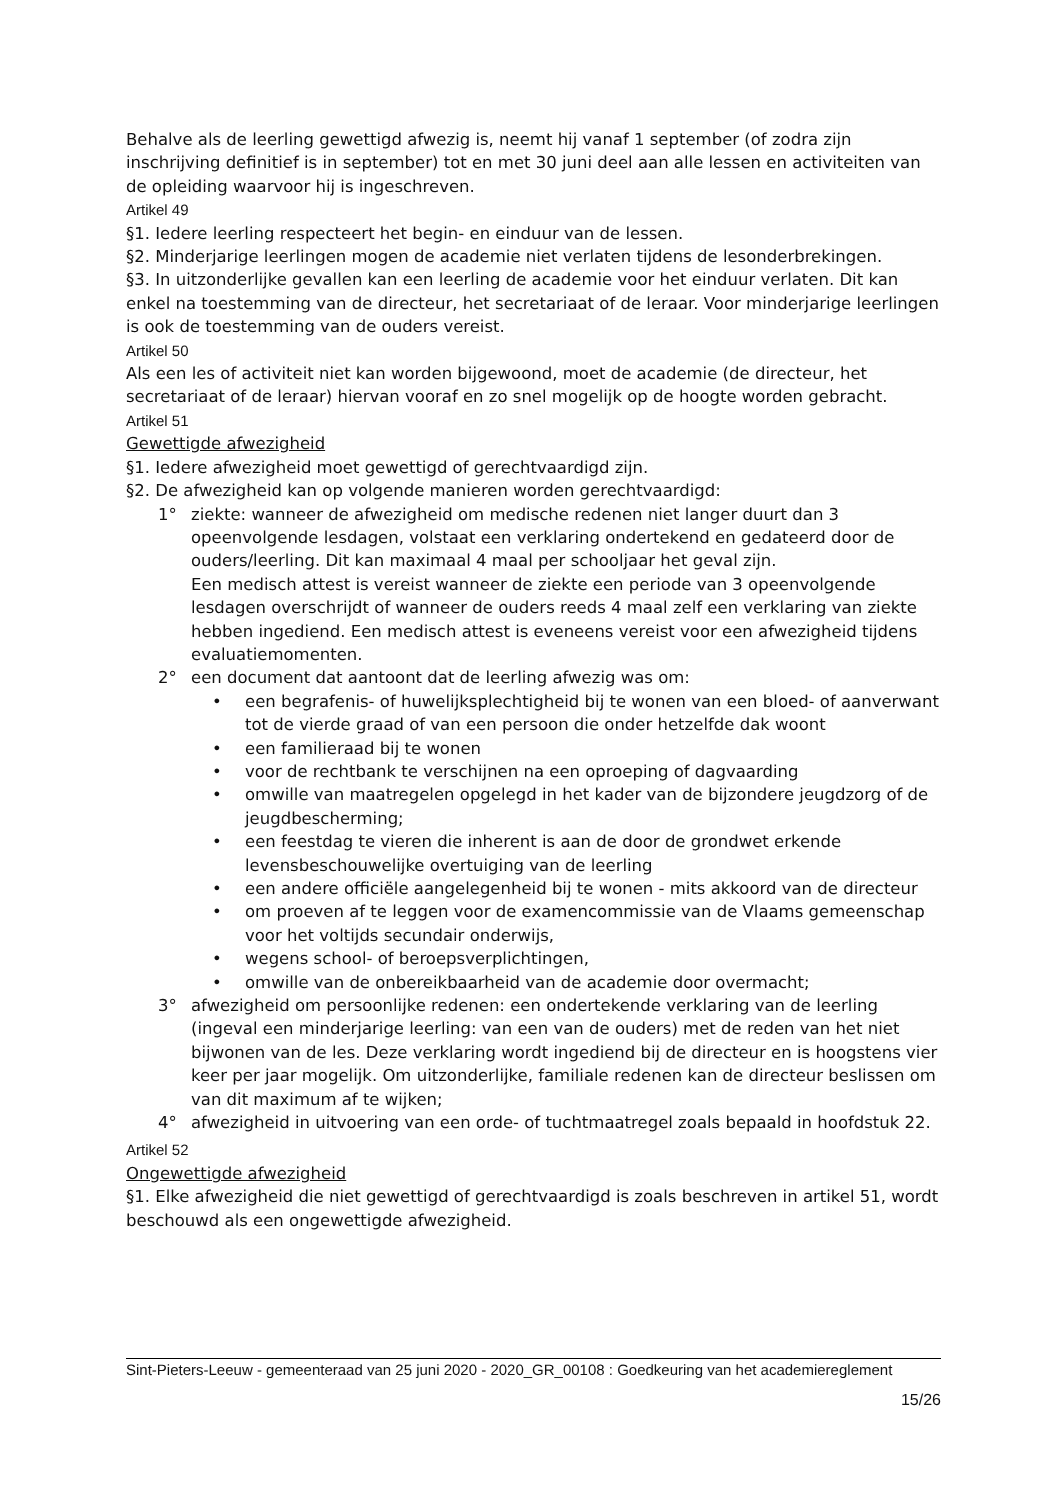Behalve als de leerling gewettigd afwezig is, neemt hij vanaf 1 september (of zodra zijn inschrijving definitief is in september) tot en met 30 juni deel aan alle lessen en activiteiten van de opleiding waarvoor hij is ingeschreven.
Artikel 49
§1. Iedere leerling respecteert het begin- en einduur van de lessen.
§2. Minderjarige leerlingen mogen de academie niet verlaten tijdens de lesonderbrekingen.
§3. In uitzonderlijke gevallen kan een leerling de academie voor het einduur verlaten. Dit kan enkel na toestemming van de directeur, het secretariaat of de leraar. Voor minderjarige leerlingen is ook de toestemming van de ouders vereist.
Artikel 50
Als een les of activiteit niet kan worden bijgewoond, moet de academie (de directeur, het secretariaat of de leraar) hiervan vooraf en zo snel mogelijk op de hoogte worden gebracht.
Artikel 51
Gewettigde afwezigheid
§1. Iedere afwezigheid moet gewettigd of gerechtvaardigd zijn.
§2. De afwezigheid kan op volgende manieren worden gerechtvaardigd:
1° ziekte: wanneer de afwezigheid om medische redenen niet langer duurt dan 3 opeenvolgende lesdagen, volstaat een verklaring ondertekend en gedateerd door de ouders/leerling. Dit kan maximaal 4 maal per schooljaar het geval zijn.
Een medisch attest is vereist wanneer de ziekte een periode van 3 opeenvolgende lesdagen overschrijdt of wanneer de ouders reeds 4 maal zelf een verklaring van ziekte hebben ingediend. Een medisch attest is eveneens vereist voor een afwezigheid tijdens evaluatiemomenten.
2° een document dat aantoont dat de leerling afwezig was om:
• een begrafenis- of huwelijksplechtigheid bij te wonen van een bloed- of aanverwant tot de vierde graad of van een persoon die onder hetzelfde dak woont
• een familieraad bij te wonen
• voor de rechtbank te verschijnen na een oproeping of dagvaarding
• omwille van maatregelen opgelegd in het kader van de bijzondere jeugdzorg of de jeugdbescherming;
• een feestdag te vieren die inherent is aan de door de grondwet erkende levensbeschouwelijke overtuiging van de leerling
• een andere officiële aangelegenheid bij te wonen - mits akkoord van de directeur
• om proeven af te leggen voor de examencommissie van de Vlaams gemeenschap voor het voltijds secundair onderwijs,
• wegens school- of beroepsverplichtingen,
• omwille van de onbereikbaarheid van de academie door overmacht;
3° afwezigheid om persoonlijke redenen: een ondertekende verklaring van de leerling (ingeval een minderjarige leerling: van een van de ouders) met de reden van het niet bijwonen van de les. Deze verklaring wordt ingediend bij de directeur en is hoogstens vier keer per jaar mogelijk. Om uitzonderlijke, familiale redenen kan de directeur beslissen om van dit maximum af te wijken;
4° afwezigheid in uitvoering van een orde- of tuchtmaatregel zoals bepaald in hoofdstuk 22.
Artikel 52
Ongewettigde afwezigheid
§1. Elke afwezigheid die niet gewettigd of gerechtvaardigd is zoals beschreven in artikel 51, wordt beschouwd als een ongewettigde afwezigheid.
Sint-Pieters-Leeuw - gemeenteraad van 25 juni 2020 - 2020_GR_00108 : Goedkeuring van het academiereglement
15/26